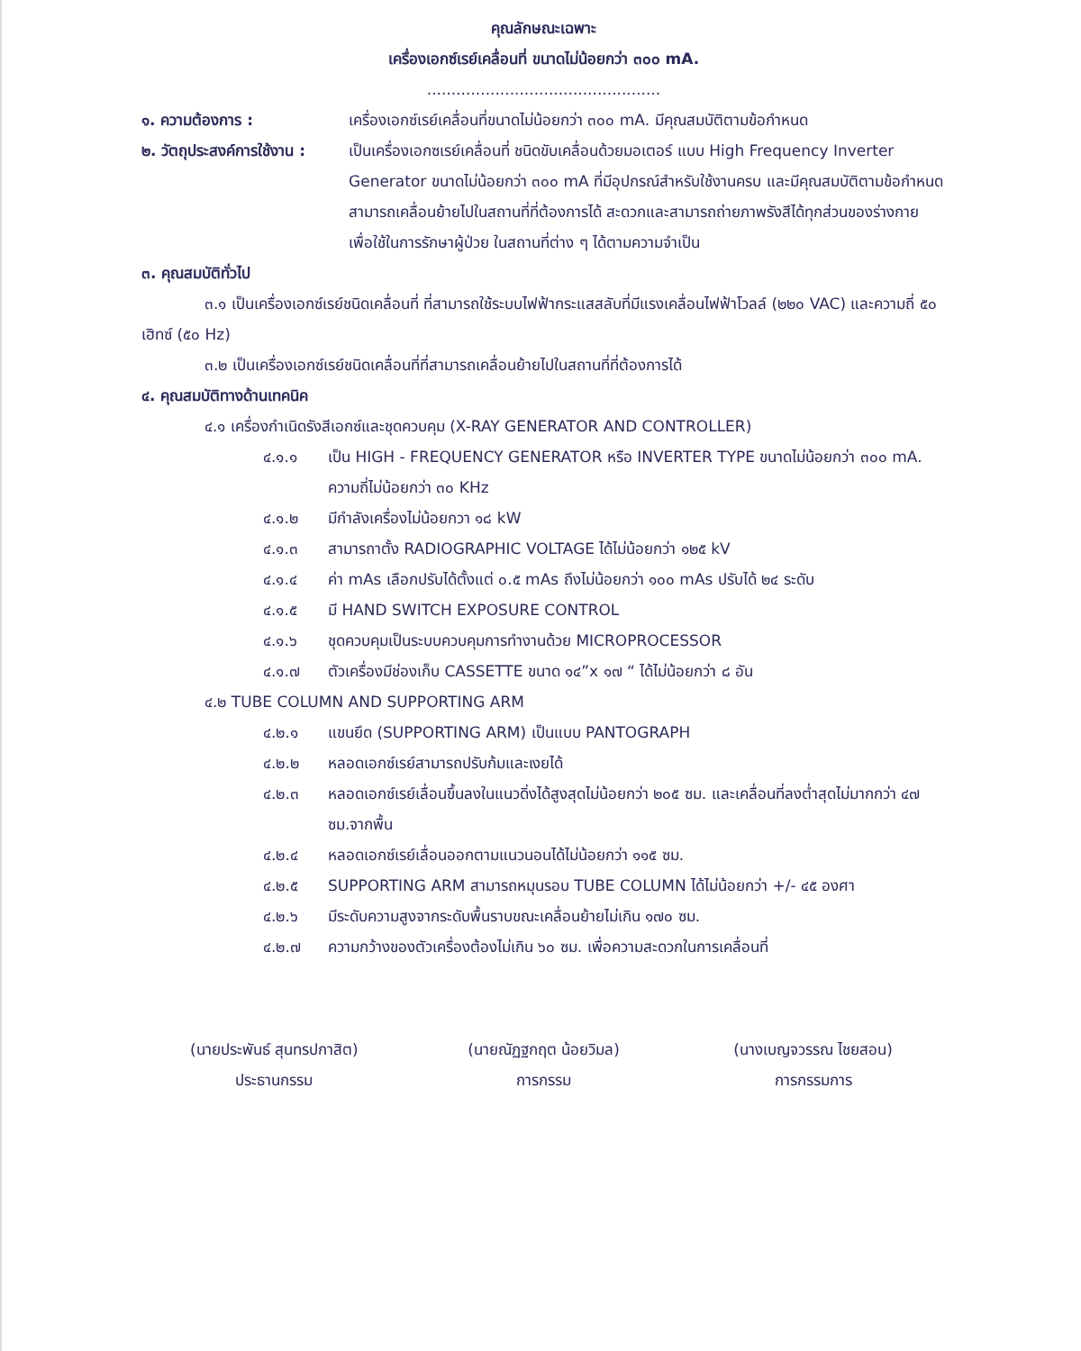คุณลักษณะเฉพาะ
เครื่องเอกซ์เรย์เคลื่อนที่ ขนาดไม่น้อยกว่า ๓๐๐ mA.
................................................
๑. ความต้องการ : เครื่องเอกซ์เรย์เคลื่อนที่ขนาดไม่น้อยกว่า ๓๐๐ mA. มีคุณสมบัติตามข้อกำหนด
๒. วัตถุประสงค์การใช้งาน : เป็นเครื่องเอกซเรย์เคลื่อนที่ ชนิดขับเคลื่อนด้วยมอเตอร์ แบบ High Frequency Inverter Generator ขนาดไม่น้อยกว่า ๓๐๐ mA ที่มีอุปกรณ์สำหรับใช้งานครบ และมีคุณสมบัติตามข้อกำหนด สามารถเคลื่อนย้ายไปในสถานที่ที่ต้องการได้ สะดวกและสามารถถ่ายภาพรังสีได้ทุกส่วนของร่างกาย เพื่อใช้ในการรักษาผู้ป่วย ในสถานที่ต่าง ๆ ได้ตามความจำเป็น
๓. คุณสมบัติทั่วไป
๓.๑ เป็นเครื่องเอกซ์เรย์ชนิดเคลื่อนที่ ที่สามารถใช้ระบบไฟฟ้ากระแสสลับที่มีแรงเคลื่อนไฟฟ้าโวลล์ (๒๒๐ VAC) และความถี่ ๕๐ เฮิทซ์ (๕๐ Hz)
๓.๒ เป็นเครื่องเอกซ์เรย์ชนิดเคลื่อนที่ที่สามารถเคลื่อนย้ายไปในสถานที่ที่ต้องการได้
๔. คุณสมบัติทางด้านเทคนิค
๔.๑ เครื่องกำเนิดรังสีเอกซ์และชุดควบคุม (X-RAY GENERATOR AND CONTROLLER)
๔.๑.๑ เป็น HIGH - FREQUENCY GENERATOR หรือ INVERTER TYPE ขนาดไม่น้อยกว่า ๓๐๐ mA. ความถี่ไม่น้อยกว่า ๓๐ KHz
๔.๑.๒ มีกำลังเครื่องไม่น้อยกวา ๑๘ kW
๔.๑.๓ สามารถาตั้ง RADIOGRAPHIC VOLTAGE ได้ไม่น้อยกว่า ๑๒๕ kV
๔.๑.๔ ค่า mAs เลือกปรับได้ตั้งแต่ ๐.๕ mAs ถึงไม่น้อยกว่า ๑๐๐ mAs ปรับได้ ๒๔ ระดับ
๔.๑.๕ มี HAND SWITCH EXPOSURE CONTROL
๔.๑.๖ ชุดควบคุมเป็นระบบควบคุมการทำงานด้วย MICROPROCESSOR
๔.๑.๗ ตัวเครื่องมีช่องเก็บ CASSETTE ขนาด ๑๔”x ๑๗ “ ได้ไม่น้อยกว่า ๘ อัน
๔.๒ TUBE COLUMN AND SUPPORTING ARM
๔.๒.๑ แขนยึด (SUPPORTING ARM) เป็นแบบ PANTOGRAPH
๔.๒.๒ หลอดเอกซ์เรย์สามารถปรับก้มและเงยได้
๔.๒.๓ หลอดเอกซ์เรย์เลื่อนขึ้นลงในแนวดิ่งได้สูงสุดไม่น้อยกว่า ๒๐๕ ซม. และเคลื่อนที่ลงต่ำสุดไม่มากกว่า ๔๗ ซม.จากพื้น
๔.๒.๔ หลอดเอกซ์เรย์เลื่อนออกตามแนวนอนได้ไม่น้อยกว่า ๑๑๕ ซม.
๔.๒.๕ SUPPORTING ARM สามารถหมุนรอบ TUBE COLUMN ได้ไม่น้อยกว่า +/- ๔๕ องศา
๔.๒.๖ มีระดับความสูงจากระดับพื้นราบขณะเคลื่อนย้ายไม่เกิน ๑๗๐ ซม.
๔.๒.๗ ความกว้างของตัวเครื่องต้องไม่เกิน ๖๐ ซม. เพื่อความสะดวกในการเคลื่อนที่
(นายประพันธ์ สุนทรปกาสิต)
ประธานกรรม
(นายณัฏฐกฤต น้อยวิมล)
การกรรม
(นางเบญจวรรณ ไชยสอน)
การกรรมการ